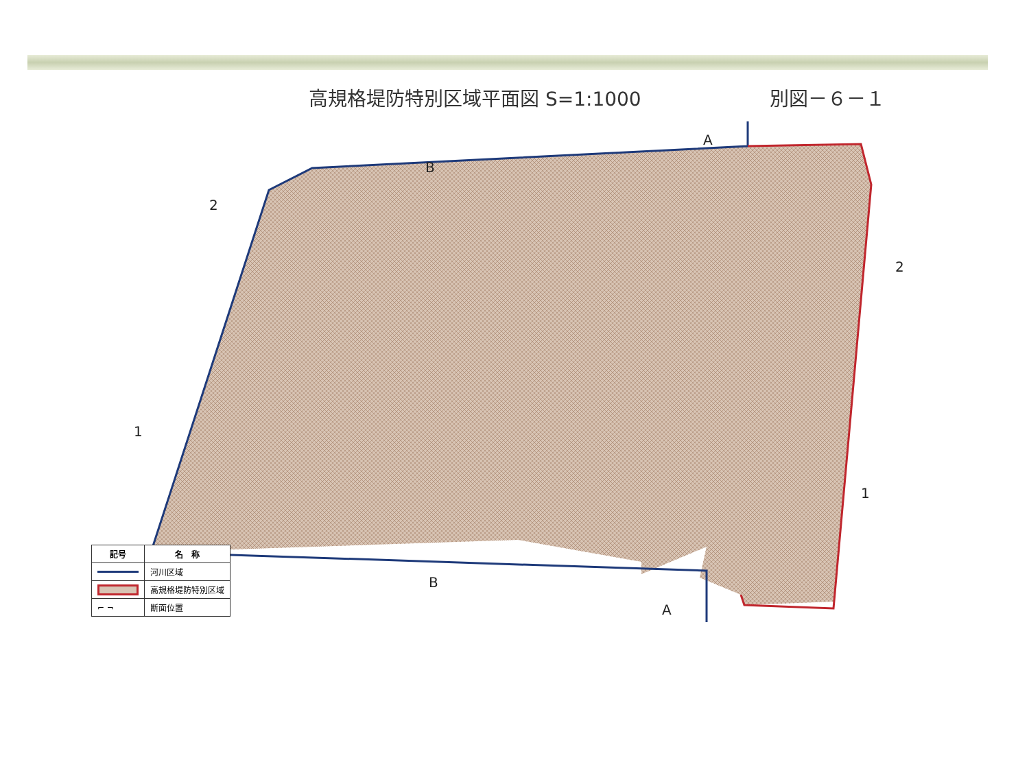高規格堤防特別区域平面図 S=1:1000 別図－６－１
A
B
2
1
2
1
A
B
| 記号 | 名 称 |
| --- | --- |
| | 河川区域 |
| | 高規格堤防特別区域 |
| ⌐ ¬ | 断面位置 |